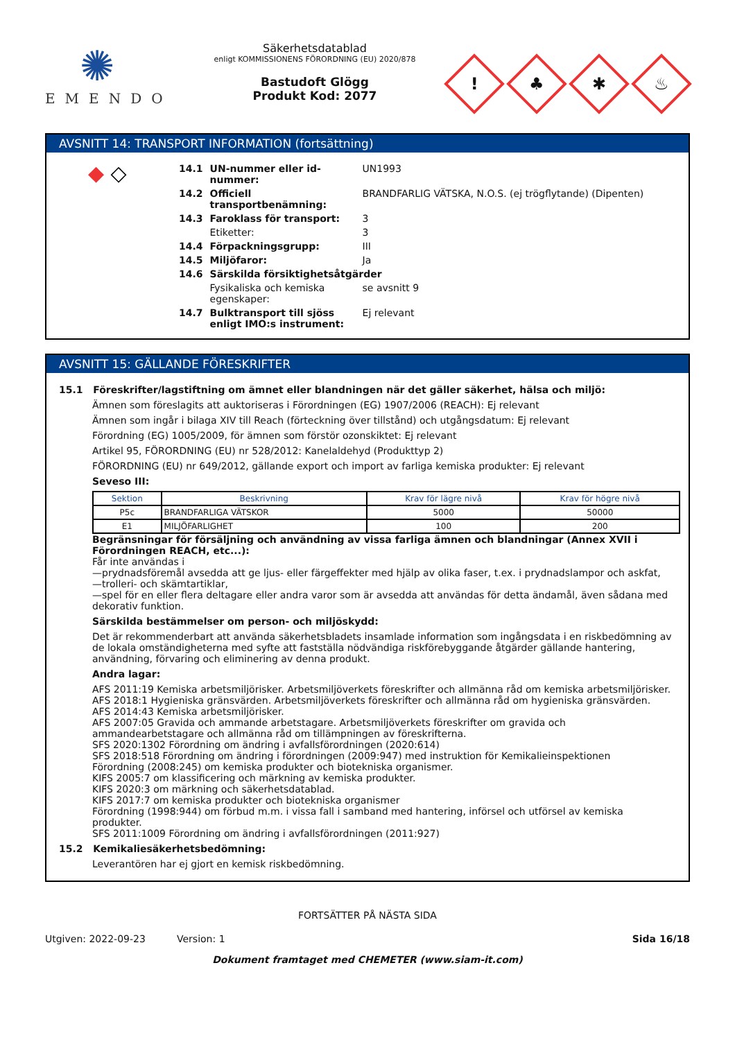✺
EMENDO
Säkerhetsdatablad
enligt KOMMISSIONENS FÖRORDNING (EU) 2020/878
Bastudoft Glögg
Produkt Kod: 2077
!
♣
✱
♨
AVSNITT 14: TRANSPORT INFORMATION (fortsättning)
◆ ◇
| 14.1 | UN-nummer eller id-nummer: | UN1993 |
| 14.2 | Officiell transportbenämning: | BRANDFARLIG VÄTSKA, N.O.S. (ej trögflytande) (Dipenten) |
| 14.3 | Faroklass för transport: | 3 |
| | Etiketter: | 3 |
| 14.4 | Förpackningsgrupp: | III |
| 14.5 | Miljöfaror: | Ja |
| 14.6 | Särskilda försiktighetsåtgärder | |
| | Fysikaliska och kemiska egenskaper: | se avsnitt 9 |
| 14.7 | Bulktransport till sjöss enligt IMO:s instrument: | Ej relevant |
AVSNITT 15: GÄLLANDE FÖRESKRIFTER
15.1 Föreskrifter/lagstiftning om ämnet eller blandningen när det gäller säkerhet, hälsa och miljö:
Ämnen som föreslagits att auktoriseras i Förordningen (EG) 1907/2006 (REACH): Ej relevant
Ämnen som ingår i bilaga XIV till Reach (förteckning över tillstånd) och utgångsdatum: Ej relevant
Förordning (EG) 1005/2009, för ämnen som förstör ozonskiktet: Ej relevant
Artikel 95, FÖRORDNING (EU) nr 528/2012: Kanelaldehyd (Produkttyp 2)
FÖRORDNING (EU) nr 649/2012, gällande export och import av farliga kemiska produkter: Ej relevant
Seveso III:
| Sektion | Beskrivning | Krav för lägre nivå | Krav för högre nivå |
| --- | --- | --- | --- |
| P5c | BRANDFARLIGA VÄTSKOR | 5000 | 50000 |
| E1 | MILJÖFARLIGHET | 100 | 200 |
Begränsningar för försäljning och användning av vissa farliga ämnen och blandningar (Annex XVII i Förordningen REACH, etc...):
Får inte användas i
—prydnadsföremål avsedda att ge ljus- eller färgeffekter med hjälp av olika faser, t.ex. i prydnadslampor och askfat,
—trolleri- och skämtartiklar,
—spel för en eller flera deltagare eller andra varor som är avsedda att användas för detta ändamål, även sådana med dekorativ funktion.
Särskilda bestämmelser om person- och miljöskydd:
Det är rekommenderbart att använda säkerhetsbladets insamlade information som ingångsdata i en riskbedömning av de lokala omständigheterna med syfte att fastställa nödvändiga riskförebyggande åtgärder gällande hantering, användning, förvaring och eliminering av denna produkt.
Andra lagar:
AFS 2011:19 Kemiska arbetsmiljörisker. Arbetsmiljöverkets föreskrifter och allmänna råd om kemiska arbetsmiljörisker.
AFS 2018:1 Hygieniska gränsvärden. Arbetsmiljöverkets föreskrifter och allmänna råd om hygieniska gränsvärden.
AFS 2014:43 Kemiska arbetsmiljörisker.
AFS 2007:05 Gravida och ammande arbetstagare. Arbetsmiljöverkets föreskrifter om gravida och ammandearbetstagare och allmänna råd om tillämpningen av föreskrifterna.
SFS 2020:1302 Förordning om ändring i avfallsförordningen (2020:614)
SFS 2018:518 Förordning om ändring i förordningen (2009:947) med instruktion för Kemikalieinspektionen
Förordning (2008:245) om kemiska produkter och biotekniska organismer.
KIFS 2005:7 om klassificering och märkning av kemiska produkter.
KIFS 2020:3 om märkning och säkerhetsdatablad.
KIFS 2017:7 om kemiska produkter och biotekniska organismer
Förordning (1998:944) om förbud m.m. i vissa fall i samband med hantering, införsel och utförsel av kemiska produkter.
SFS 2011:1009 Förordning om ändring i avfallsförordningen (2011:927)
15.2 Kemikaliesäkerhetsbedömning:
Leverantören har ej gjort en kemisk riskbedömning.
FORTSÄTTER PÅ NÄSTA SIDA
Utgiven: 2022-09-23 Version: 1 Sida 16/18
Dokument framtaget med CHEMETER (www.siam-it.com)